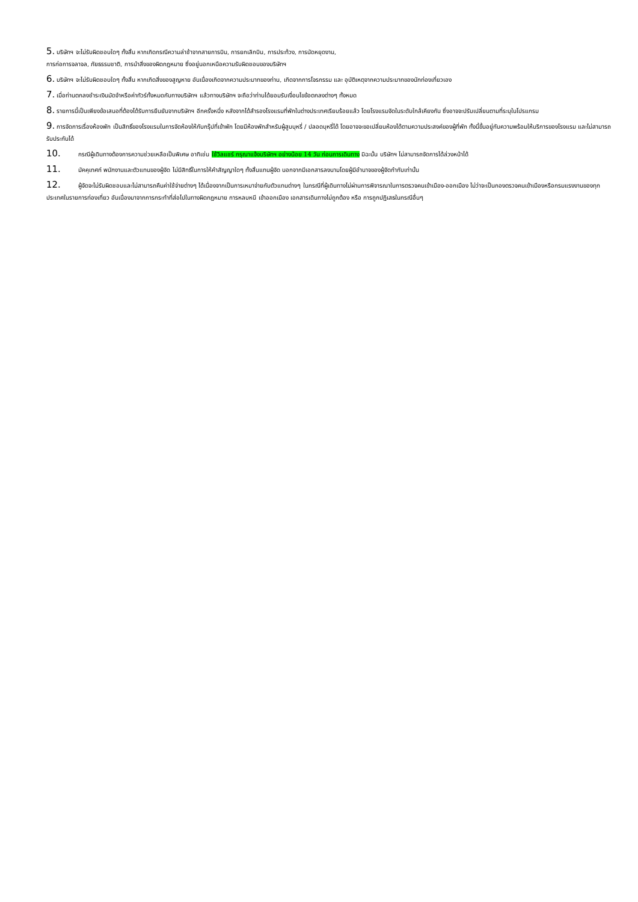5. บริษัทฯ จะไม่รับผิดชอบใดๆ ทั้งสิ้น หากเกิดกรณีความล่าช้าจากสายการบิน, การยกเลิกบิน, การประท้วง, การนัดหยุดงาน,
การก่อการจลาจล, ภัยธรรมชาติ, การนำสิ่งของผิดกฎหมาย ซึ่งอยู่นอกเหนือความรับผิดชอบของบริษัทฯ
6. บริษัทฯ จะไม่รับผิดชอบใดๆ ทั้งสิ้น หากเกิดสิ่งของสูญหาย อันเนื่องเกิดจากความประมาทของท่าน, เกิดจากการโจรกรรม และ อุบัติเหตุจากความประมาทของนักท่องเที่ยวเอง
7. เมื่อท่านตกลงชำระเงินมัดจำหรือค่าทัวร์ทั้งหมดกับทางบริษัทฯ แล้วทางบริษัทฯ จะถือว่าท่านได้ยอมรับเงื่อนไขข้อตกลงต่างๆ ทั้งหมด
8. รายการนี้เป็นเพียงข้อเสนอที่ต้องได้รับการยืนยันจากบริษัทฯ อีกครั้งหนึ่ง หลังจากได้สำรองโรงแรมที่พักในต่างประเทศเรียบร้อยแล้ว โดยโรงแรมจัดในระดับใกล้เคียงกัน ซึ่งอาจจะปรับเปลี่ยนตามที่ระบุในโปรแกรม
9. การจัดการเรื่องห้องพัก เป็นสิทธิ์ของโรงแรมในการจัดห้องให้กับกรุ๊ปที่เข้าพัก โดยมีห้องพักสำหรับผู้สูบบุหรี่ / ปลอดบุหรี่ได้ โดยอาจจะขอเปลี่ยนห้องได้ตามความประสงค์ของผู้ที่พัก ทั้งนี้ขึ้นอยู่กับความพร้อมให้บริการของโรงแรม และไม่สามารถรับประกันได้
10. กรณีผู้เดินทางต้องการความช่วยเหลือเป็นพิเศษ อาทิเช่น ใช้วิลแชร์ กรุณาแจ้งบริษัทฯ อย่างน้อย 14 วัน ก่อนการเดินทาง มิฉะนั้น บริษัทฯ ไม่สามารถจัดการได้ล่วงหน้าได้
11. มัคคุเทศก์ พนักงานและตัวแทนของผู้จัด ไม่มีสิทธิ์ในการให้คำสัญญาใดๆ ทั้งสิ้นแทนผู้จัด นอกจากมีเอกสารลงนามโดยผู้มีอำนาจของผู้จัดกำกับเท่านั้น
12. ผู้จัดจะไม่รับผิดชอบและไม่สามารถคืนค่าใช้จ่ายต่างๆ ได้เนื่องจากเป็นการเหมาจ่ายกับตัวแทนต่างๆ ในกรณีที่ผู้เดินทางไม่ผ่านการพิจารณาในการตรวจคนเข้าเมือง-ออกเมือง ไม่ว่าจะเป็นกองตรวจคนเข้าเมืองหรือกรมแรงงานของทุกประเทศในรายการท่องเที่ยว อันเนื่องมาจากการกระทำที่ส่อไปในทางผิดกฎหมาย การหลบหนี เข้าออกเมือง เอกสารเดินทางไม่ถูกต้อง หรือ การถูกปฏิเสธในกรณีอื่นๆ